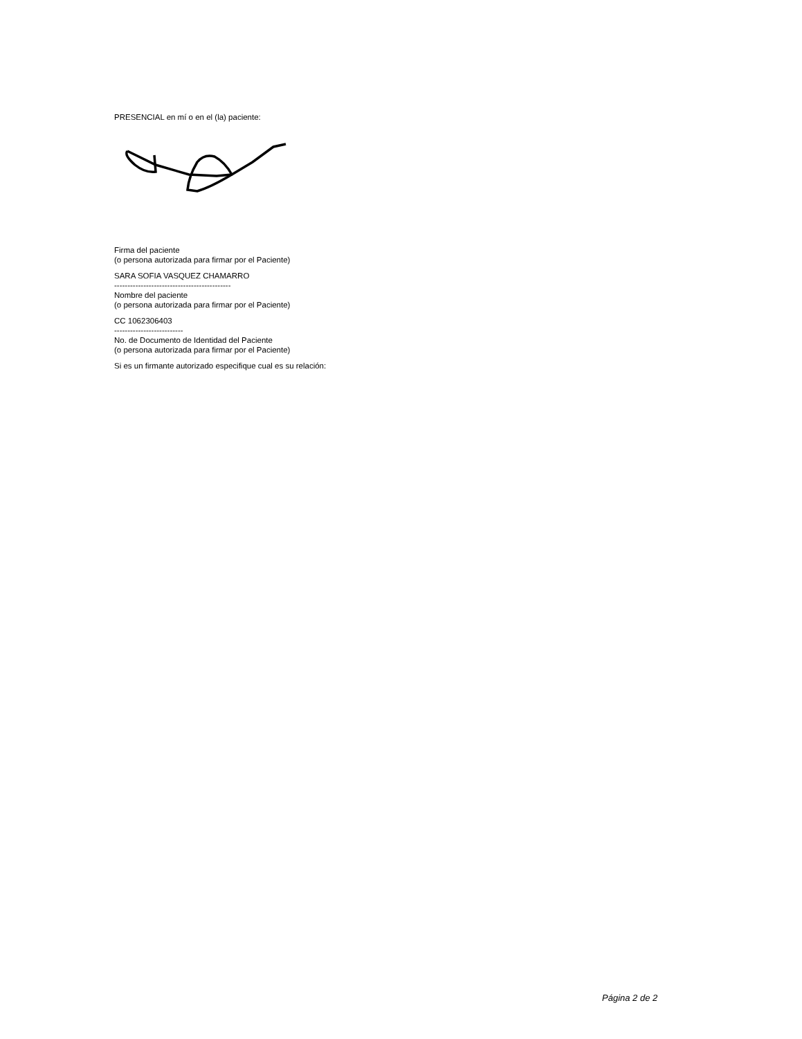PRESENCIAL en mí o en el (la) paciente:
Firma del paciente
(o persona autorizada para firmar por el Paciente)
SARA SOFIA VASQUEZ CHAMARRO
--------------------------------------------
Nombre del paciente
(o persona autorizada para firmar por el Paciente)
CC 1062306403
--------------------------
No. de Documento de Identidad del Paciente
(o persona autorizada para firmar por el Paciente)
Si es un firmante autorizado especifique cual es su relación:
Página 2 de 2